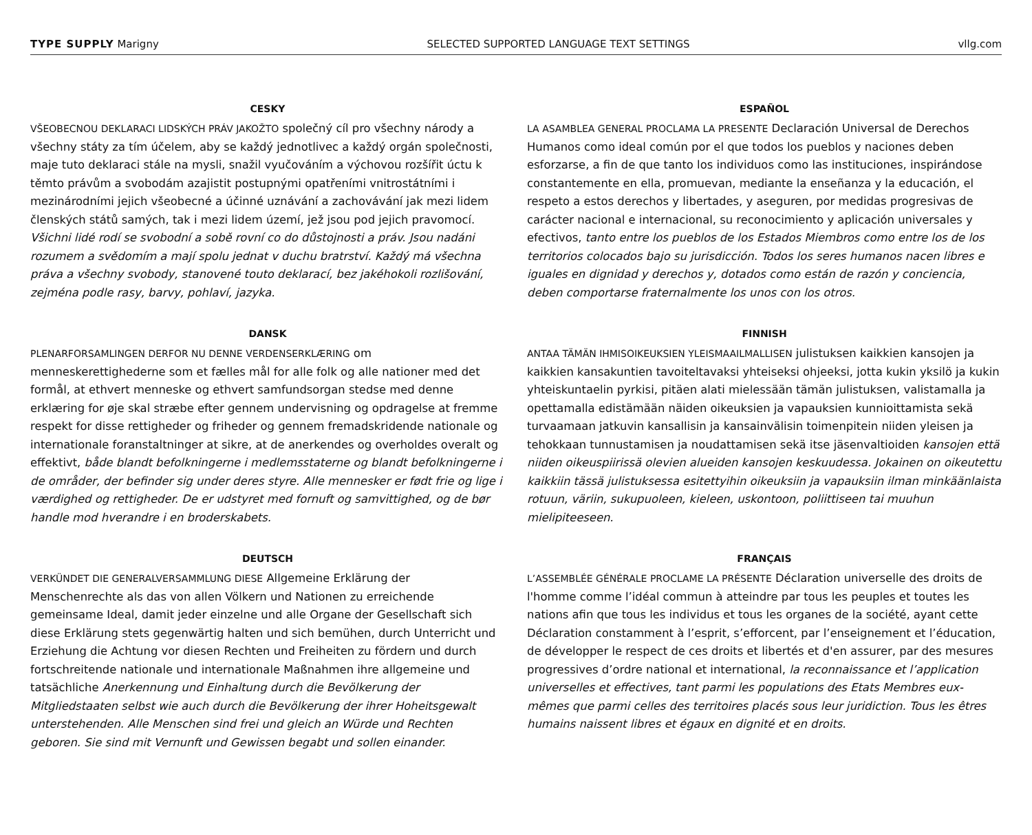TYPE SUPPLY Marigny SELECTED SUPPORTED LANGUAGE TEXT SETTINGS vllg.com
CESKY
VŠEOBECNOU DEKLARACI LIDSKÝCH PRÁV JAKOŽTO společný cíl pro všechny národy a všechny státy za tím účelem, aby se každý jednotlivec a každý orgán společnosti, maje tuto deklaraci stále na mysli, snažil vyučováním a výchovou rozšířit úctu k těmto právům a svobodám azajistit postupnými opatřeními vnitrostátními i mezinárodními jejich všeobecné a účinné uznávání a zachovávání jak mezi lidem členských států samých, tak i mezi lidem území, jež jsou pod jejich pravomocí. Všichni lidé rodí se svobodní a sobě rovní co do důstojnosti a práv. Jsou nadáni rozumem a svědomím a mají spolu jednat v duchu bratrství. Každý má všechna práva a všechny svobody, stanovené touto deklarací, bez jakéhokoli rozlišování, zejména podle rasy, barvy, pohlaví, jazyka.
ESPAÑOL
LA ASAMBLEA GENERAL PROCLAMA LA PRESENTE Declaración Universal de Derechos Humanos como ideal común por el que todos los pueblos y naciones deben esforzarse, a fin de que tanto los individuos como las instituciones, inspirándose constantemente en ella, promuevan, mediante la enseñanza y la educación, el respeto a estos derechos y libertades, y aseguren, por medidas progresivas de carácter nacional e internacional, su reconocimiento y aplicación universales y efectivos, tanto entre los pueblos de los Estados Miembros como entre los de los territorios colocados bajo su jurisdicción. Todos los seres humanos nacen libres e iguales en dignidad y derechos y, dotados como están de razón y conciencia, deben comportarse fraternalmente los unos con los otros.
DANSK
PLENARFORSAMLINGEN DERFOR NU DENNE VERDENSERKLÆRING om menneskerettighederne som et fælles mål for alle folk og alle nationer med det formål, at ethvert menneske og ethvert samfundsorgan stedse med denne erklæring for øje skal stræbe efter gennem undervisning og opdragelse at fremme respekt for disse rettigheder og friheder og gennem fremadskridende nationale og internationale foranstaltninger at sikre, at de anerkendes og overholdes overalt og effektivt, både blandt befolkningerne i medlemsstaterne og blandt befolkningerne i de områder, der befinder sig under deres styre. Alle mennesker er født frie og lige i værdighed og rettigheder. De er udstyret med fornuft og samvittighed, og de bør handle mod hverandre i en broderskabets.
FINNISH
ANTAA TÄMÄN IHMISOIKEUKSIEN YLEISMAAILMALLISEN julistuksen kaikkien kansojen ja kaikkien kansakuntien tavoiteltavaksi yhteiseksi ohjeeksi, jotta kukin yksilö ja kukin yhteiskuntaelin pyrkisi, pitäen alati mielessään tämän julistuksen, valistamalla ja opettamalla edistämään näiden oikeuksien ja vapauksien kunnioittamista sekä turvaamaan jatkuvin kansallisin ja kansainvälisin toimenpitein niiden yleisen ja tehokkaan tunnustamisen ja noudattamisen sekä itse jäsenvaltioiden kansojen että niiden oikeuspiirissä olevien alueiden kansojen keskuudessa. Jokainen on oikeutettu kaikkiin tässä julistuksessa esitettyihin oikeuksiin ja vapauksiin ilman minkäänlaista rotuun, väriin, sukupuoleen, kieleen, uskontoon, poliittiseen tai muuhun mielipiteeseen.
DEUTSCH
VERKÜNDET DIE GENERALVERSAMMLUNG DIESE Allgemeine Erklärung der Menschenrechte als das von allen Völkern und Nationen zu erreichende gemeinsame Ideal, damit jeder einzelne und alle Organe der Gesellschaft sich diese Erklärung stets gegenwärtig halten und sich bemühen, durch Unterricht und Erziehung die Achtung vor diesen Rechten und Freiheiten zu fördern und durch fortschreitende nationale und internationale Maßnahmen ihre allgemeine und tatsächliche Anerkennung und Einhaltung durch die Bevölkerung der Mitgliedstaaten selbst wie auch durch die Bevölkerung der ihrer Hoheitsgewalt unterstehenden. Alle Menschen sind frei und gleich an Würde und Rechten geboren. Sie sind mit Vernunft und Gewissen begabt und sollen einander.
FRANÇAIS
L’ASSEMBLÉE GÉNÉRALE PROCLAME LA PRÉSENTE Déclaration universelle des droits de l'homme comme l’idéal commun à atteindre par tous les peuples et toutes les nations afin que tous les individus et tous les organes de la société, ayant cette Déclaration constamment à l’esprit, s’efforcent, par l’enseignement et l’éducation, de développer le respect de ces droits et libertés et d'en assurer, par des mesures progressives d’ordre national et international, la reconnaissance et l’application universelles et effectives, tant parmi les populations des Etats Membres eux-mêmes que parmi celles des territoires placés sous leur juridiction. Tous les êtres humains naissent libres et égaux en dignité et en droits.